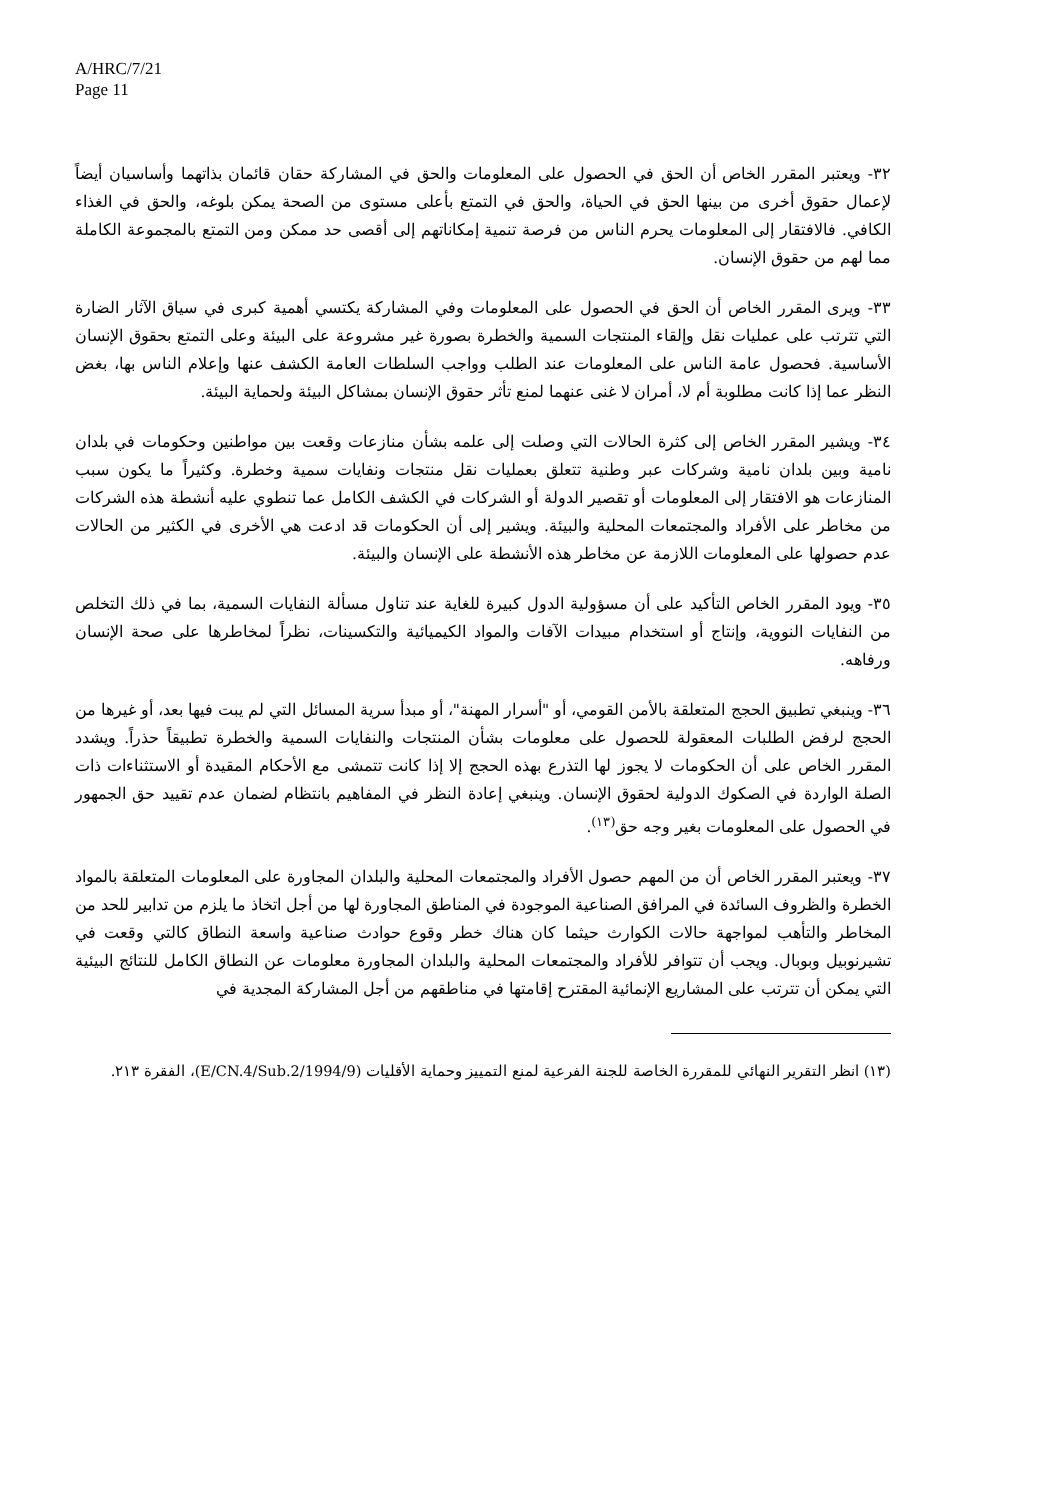A/HRC/7/21
Page 11
٣٢- ويعتبر المقرر الخاص أن الحق في الحصول على المعلومات والحق في المشاركة حقان قائمان بذاتهما وأساسيان أيضاً لإعمال حقوق أخرى من بينها الحق في الحياة، والحق في التمتع بأعلى مستوى من الصحة يمكن بلوغه، والحق في الغذاء الكافي. فالافتقار إلى المعلومات يحرم الناس من فرصة تنمية إمكاناتهم إلى أقصى حد ممكن ومن التمتع بالمجموعة الكاملة مما لهم من حقوق الإنسان.
٣٣- ويرى المقرر الخاص أن الحق في الحصول على المعلومات وفي المشاركة يكتسي أهمية كبرى في سياق الآثار الضارة التي تترتب على عمليات نقل وإلقاء المنتجات السمية والخطرة بصورة غير مشروعة على البيئة وعلى التمتع بحقوق الإنسان الأساسية. فحصول عامة الناس على المعلومات عند الطلب وواجب السلطات العامة الكشف عنها وإعلام الناس بها، بغض النظر عما إذا كانت مطلوبة أم لا، أمران لا غنى عنهما لمنع تأثر حقوق الإنسان بمشاكل البيئة ولحماية البيئة.
٣٤- ويشير المقرر الخاص إلى كثرة الحالات التي وصلت إلى علمه بشأن منازعات وقعت بين مواطنين وحكومات في بلدان نامية وبين بلدان نامية وشركات عبر وطنية تتعلق بعمليات نقل منتجات ونفايات سمية وخطرة. وكثيراً ما يكون سبب المنازعات هو الافتقار إلى المعلومات أو تقصير الدولة أو الشركات في الكشف الكامل عما تنطوي عليه أنشطة هذه الشركات من مخاطر على الأفراد والمجتمعات المحلية والبيئة. ويشير إلى أن الحكومات قد ادعت هي الأخرى في الكثير من الحالات عدم حصولها على المعلومات اللازمة عن مخاطر هذه الأنشطة على الإنسان والبيئة.
٣٥- ويود المقرر الخاص التأكيد على أن مسؤولية الدول كبيرة للغاية عند تناول مسألة النفايات السمية، بما في ذلك التخلص من النفايات النووية، وإنتاج أو استخدام مبيدات الآفات والمواد الكيميائية والتكسينات، نظراً لمخاطرها على صحة الإنسان ورفاهه.
٣٦- وينبغي تطبيق الحجج المتعلقة بالأمن القومي، أو "أسرار المهنة"، أو مبدأ سرية المسائل التي لم يبت فيها بعد، أو غيرها من الحجج لرفض الطلبات المعقولة للحصول على معلومات بشأن المنتجات والنفايات السمية والخطرة تطبيقاً حذراً. ويشدد المقرر الخاص على أن الحكومات لا يجوز لها التذرع بهذه الحجج إلا إذا كانت تتمشى مع الأحكام المقيدة أو الاستثناءات ذات الصلة الواردة في الصكوك الدولية لحقوق الإنسان. وينبغي إعادة النظر في المفاهيم بانتظام لضمان عدم تقييد حق الجمهور في الحصول على المعلومات بغير وجه حق<sup>(١٣)</sup>.
٣٧- ويعتبر المقرر الخاص أن من المهم حصول الأفراد والمجتمعات المحلية والبلدان المجاورة على المعلومات المتعلقة بالمواد الخطرة والظروف السائدة في المرافق الصناعية الموجودة في المناطق المجاورة لها من أجل اتخاذ ما يلزم من تدابير للحد من المخاطر والتأهب لمواجهة حالات الكوارث حيثما كان هناك خطر وقوع حوادث صناعية واسعة النطاق كالتي وقعت في تشيرنوبيل وبوبال. ويجب أن تتوافر للأفراد والمجتمعات المحلية والبلدان المجاورة معلومات عن النطاق الكامل للنتائج البيئية التي يمكن أن تترتب على المشاريع الإنمائية المقترح إقامتها في مناطقهم من أجل المشاركة المجدية في
(١٣) انظر التقرير النهائي للمقررة الخاصة للجنة الفرعية لمنع التمييز وحماية الأقليات (E/CN.4/Sub.2/1994/9)، الفقرة ٢١٣.